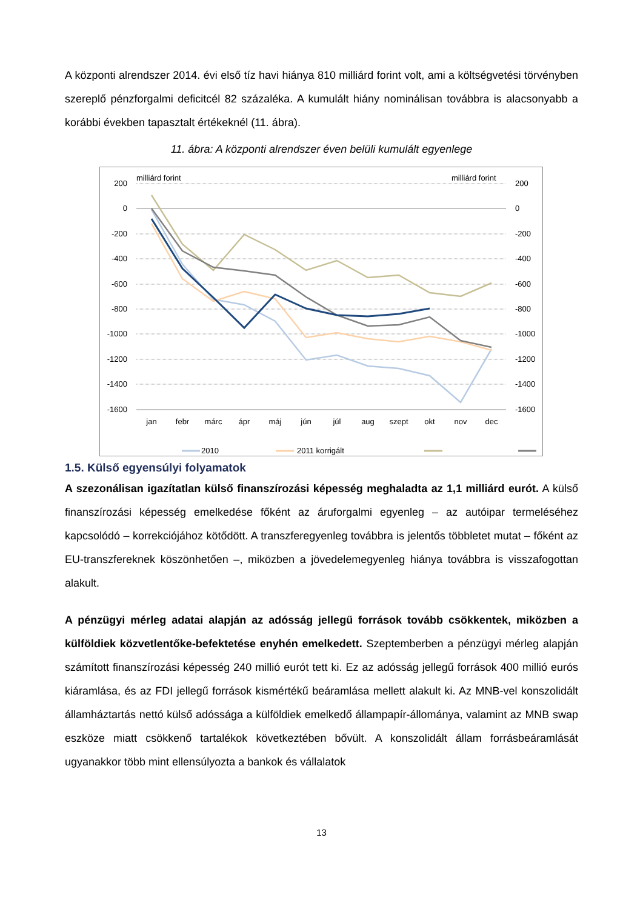A központi alrendszer 2014. évi első tíz havi hiánya 810 milliárd forint volt, ami a költségvetési törvényben szereplő pénzforgalmi deficitcél 82 százaléka. A kumulált hiány nominálisan továbbra is alacsonyabb a korábbi években tapasztalt értékeknél (11. ábra).
11. ábra: A központi alrendszer éven belüli kumulált egyenlege
milliárd forint
milliárd forint
200
0
-200
-400
-600
-800
-1000
-1200
-1400
-1600
200
0
-200
-400
-600
-800
-1000
-1200
-1400
-1600
jan
febr
márc
ápr
máj
jún
júl
aug
szept
okt
nov
dec
2010
2011 korrigált
1.5. Külső egyensúlyi folyamatok
A szezonálisan igazítatlan külső finanszírozási képesség meghaladta az 1,1 milliárd eurót. A külső finanszírozási képesség emelkedése főként az áruforgalmi egyenleg – az autóipar termeléséhez kapcsolódó – korrekciójához kötődött. A transzferegyenleg továbbra is jelentős többletet mutat – főként az EU-transzfereknek köszönhetően –, miközben a jövedelemegyenleg hiánya továbbra is visszafogottan alakult.
A pénzügyi mérleg adatai alapján az adósság jellegű források tovább csökkentek, miközben a külföldiek közvetlentőke-befektetése enyhén emelkedett. Szeptemberben a pénzügyi mérleg alapján számított finanszírozási képesség 240 millió eurót tett ki. Ez az adósság jellegű források 400 millió eurós kiáramlása, és az FDI jellegű források kismértékű beáramlása mellett alakult ki. Az MNB-vel konszolidált államháztartás nettó külső adóssága a külföldiek emelkedő állampapír-állománya, valamint az MNB swap eszköze miatt csökkenő tartalékok következtében bővült. A konszolidált állam forrásbeáramlását ugyanakkor több mint ellensúlyozta a bankok és vállalatok
13